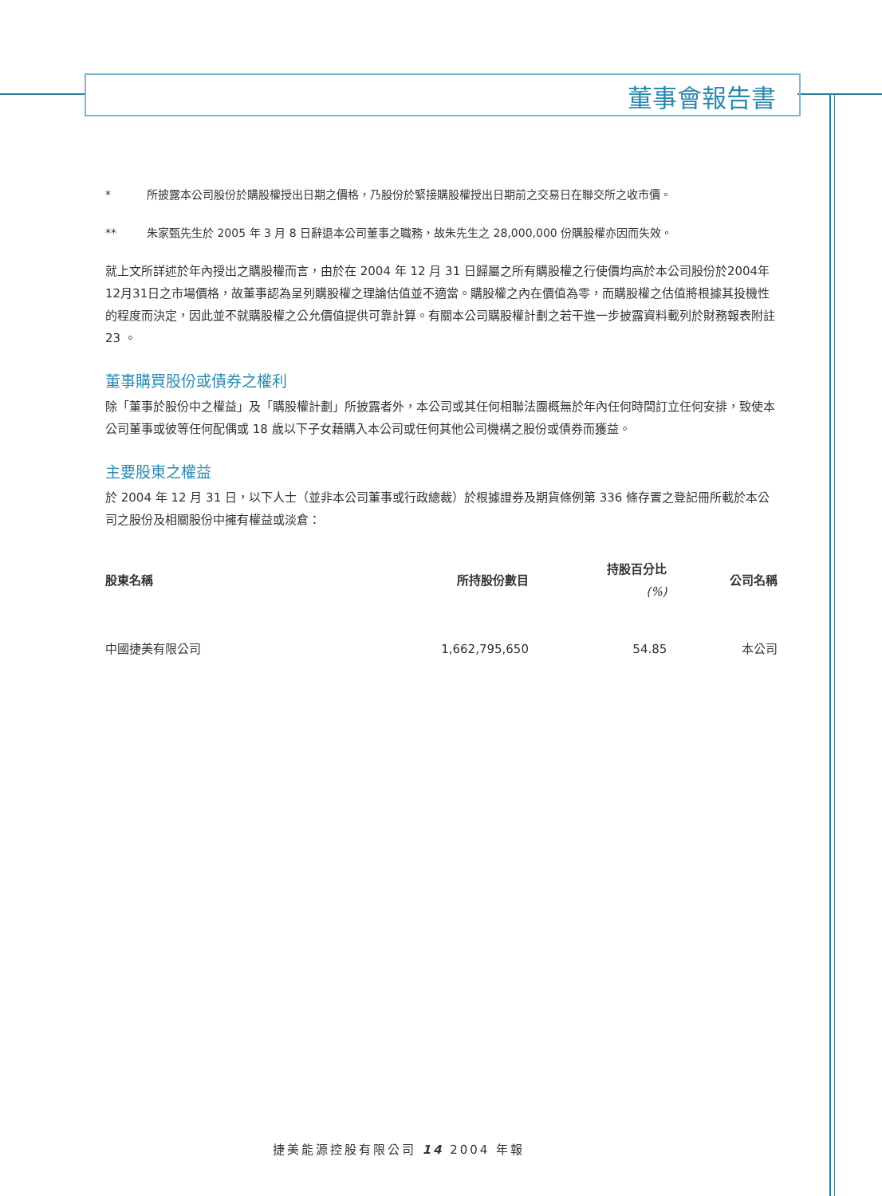董事會報告書
* 所披露本公司股份於購股權授出日期之價格，乃股份於緊接購股權授出日期前之交易日在聯交所之收市價。
** 朱家甄先生於 2005 年 3 月 8 日辭退本公司董事之職務，故朱先生之 28,000,000 份購股權亦因而失效。
就上文所詳述於年內授出之購股權而言，由於在 2004 年 12 月 31 日歸屬之所有購股權之行使價均高於本公司股份於2004年12月31日之市場價格，故董事認為呈列購股權之理論估值並不適當。購股權之內在價值為零，而購股權之估值將根據其投機性的程度而決定，因此並不就購股權之公允價值提供可靠計算。有關本公司購股權計劃之若干進一步披露資料載列於財務報表附註 23 。
董事購買股份或債券之權利
除「董事於股份中之權益」及「購股權計劃」所披露者外，本公司或其任何相聯法團概無於年內任何時間訂立任何安排，致使本公司董事或彼等任何配偶或 18 歲以下子女藉購入本公司或任何其他公司機構之股份或債券而獲益。
主要股東之權益
於 2004 年 12 月 31 日，以下人士（並非本公司董事或行政總裁）於根據證券及期貨條例第 336 條存置之登記冊所載於本公司之股份及相關股份中擁有權益或淡倉：
| 股東名稱 | 所持股份數目 | 持股百分比 (%) | 公司名稱 |
| --- | --- | --- | --- |
| 中國捷美有限公司 | 1,662,795,650 | 54.85 | 本公司 |
捷美能源控股有限公司 14 2004 年報